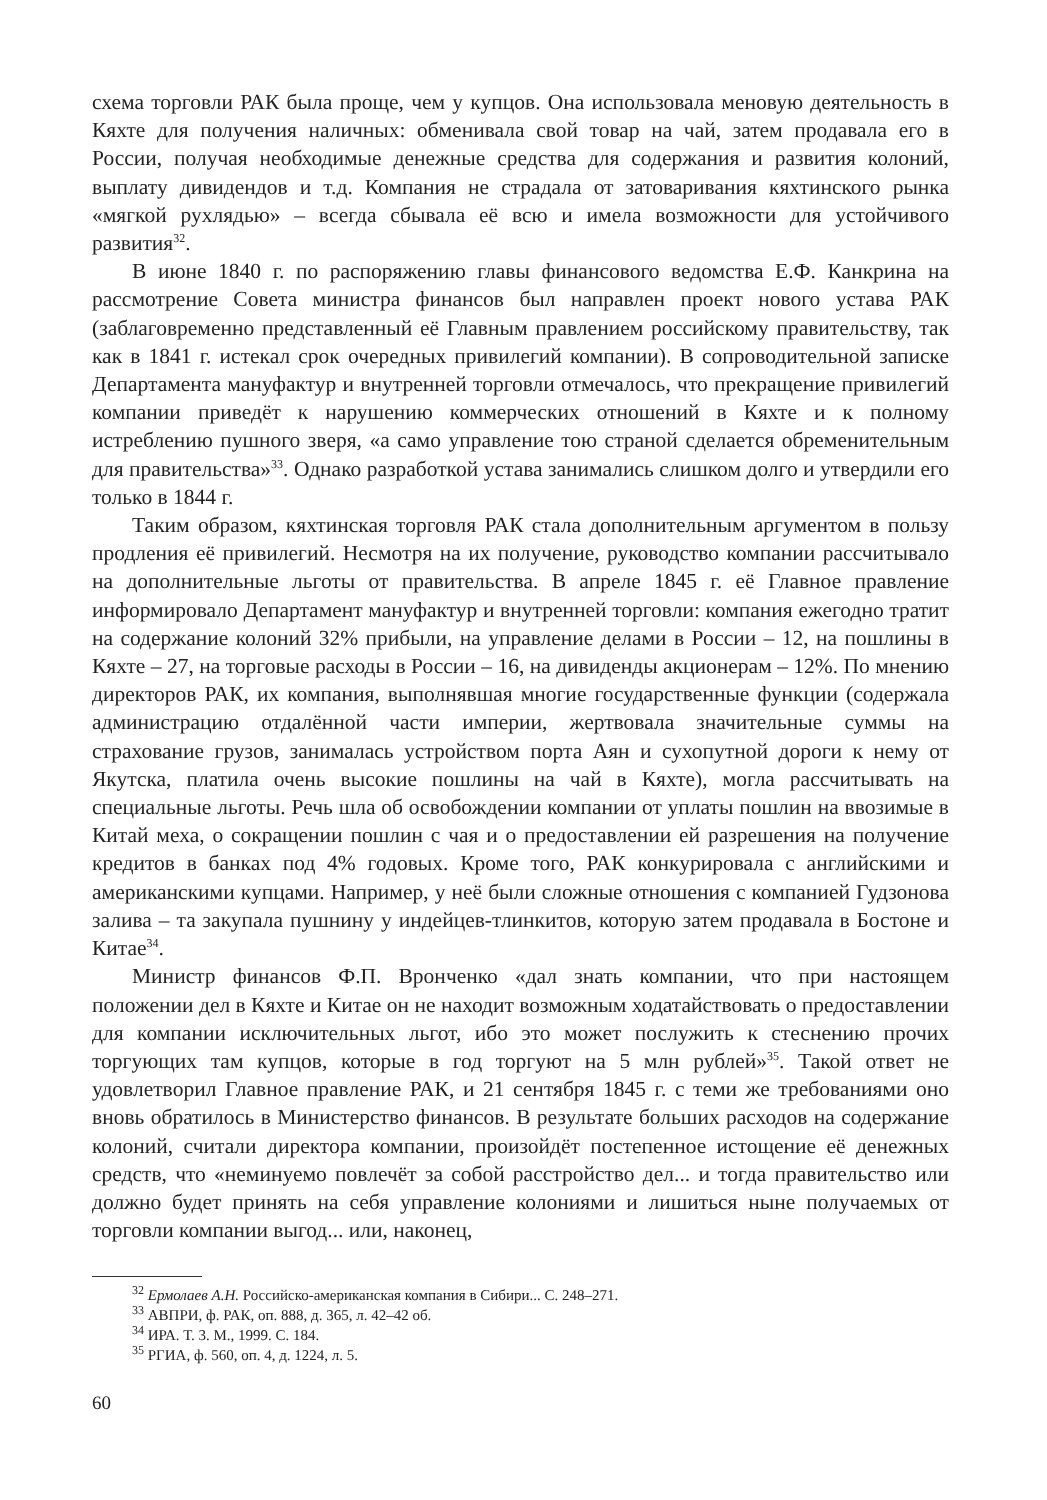схема торговли РАК была проще, чем у купцов. Она использовала меновую деятельность в Кяхте для получения наличных: обменивала свой товар на чай, затем продавала его в России, получая необходимые денежные средства для содержания и развития колоний, выплату дивидендов и т.д. Компания не страдала от затоваривания кяхтинского рынка «мягкой рухлядью» – всегда сбывала её всю и имела возможности для устойчивого развития<sup>32</sup>.
В июне 1840 г. по распоряжению главы финансового ведомства Е.Ф. Канкрина на рассмотрение Совета министра финансов был направлен проект нового устава РАК (заблаговременно представленный её Главным правлением российскому правительству, так как в 1841 г. истекал срок очередных привилегий компании). В сопроводительной записке Департамента мануфактур и внутренней торговли отмечалось, что прекращение привилегий компании приведёт к нарушению коммерческих отношений в Кяхте и к полному истреблению пушного зверя, «а само управление тою страной сделается обременительным для правительства»<sup>33</sup>. Однако разработкой устава занимались слишком долго и утвердили его только в 1844 г.
Таким образом, кяхтинская торговля РАК стала дополнительным аргументом в пользу продления её привилегий. Несмотря на их получение, руководство компании рассчитывало на дополнительные льготы от правительства. В апреле 1845 г. её Главное правление информировало Департамент мануфактур и внутренней торговли: компания ежегодно тратит на содержание колоний 32% прибыли, на управление делами в России – 12, на пошлины в Кяхте – 27, на торговые расходы в России – 16, на дивиденды акционерам – 12%. По мнению директоров РАК, их компания, выполнявшая многие государственные функции (содержала администрацию отдалённой части империи, жертвовала значительные суммы на страхование грузов, занималась устройством порта Аян и сухопутной дороги к нему от Якутска, платила очень высокие пошлины на чай в Кяхте), могла рассчитывать на специальные льготы. Речь шла об освобождении компании от уплаты пошлин на ввозимые в Китай меха, о сокращении пошлин с чая и о предоставлении ей разрешения на получение кредитов в банках под 4% годовых. Кроме того, РАК конкурировала с английскими и американскими купцами. Например, у неё были сложные отношения с компанией Гудзонова залива – та закупала пушнину у индейцев-тлинкитов, которую затем продавала в Бостоне и Китае<sup>34</sup>.
Министр финансов Ф.П. Вронченко «дал знать компании, что при настоящем положении дел в Кяхте и Китае он не находит возможным ходатайствовать о предоставлении для компании исключительных льгот, ибо это может послужить к стеснению прочих торгующих там купцов, которые в год торгуют на 5 млн рублей»<sup>35</sup>. Такой ответ не удовлетворил Главное правление РАК, и 21 сентября 1845 г. с теми же требованиями оно вновь обратилось в Министерство финансов. В результате больших расходов на содержание колоний, считали директора компании, произойдёт постепенное истощение её денежных средств, что «неминуемо повлечёт за собой расстройство дел... и тогда правительство или должно будет принять на себя управление колониями и лишиться ныне получаемых от торговли компании выгод... или, наконец,
<sup>32</sup> Ермолаев А.Н. Российско-американская компания в Сибири... С. 248–271.
<sup>33</sup> АВПРИ, ф. РАК, оп. 888, д. 365, л. 42–42 об.
<sup>34</sup> ИРА. Т. 3. М., 1999. С. 184.
<sup>35</sup> РГИА, ф. 560, оп. 4, д. 1224, л. 5.
60